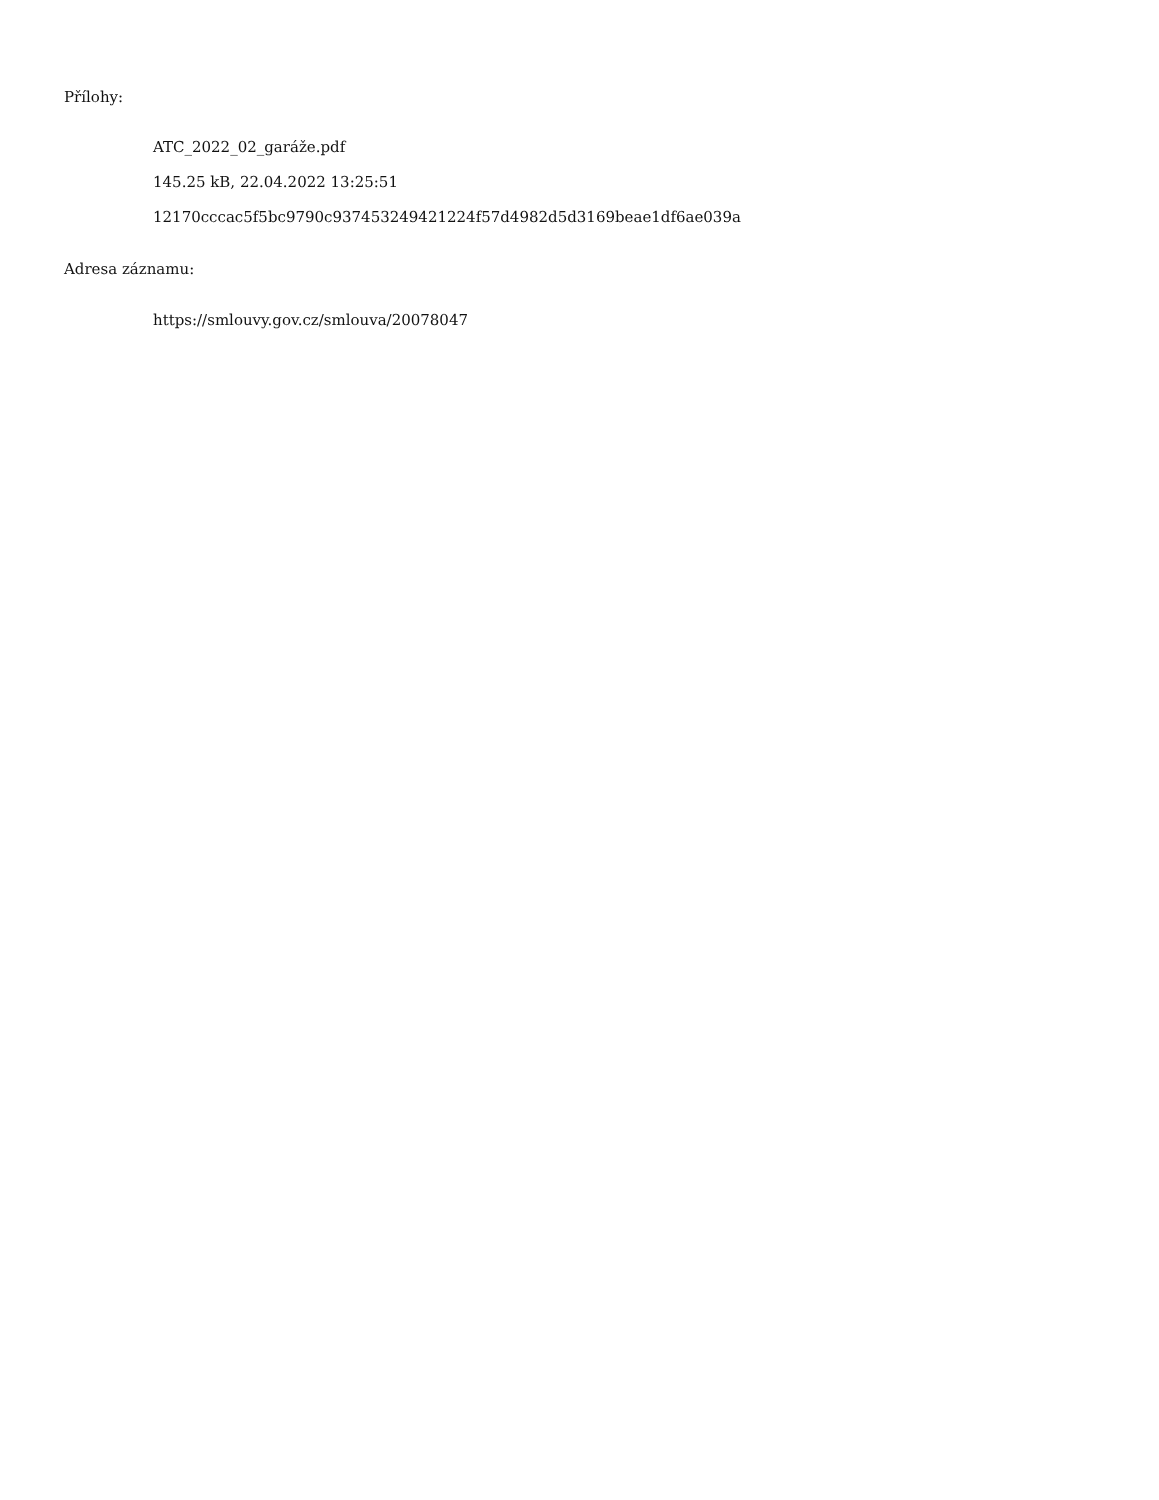Přílohy:
ATC_2022_02_garáže.pdf
145.25 kB, 22.04.2022 13:25:51
12170cccac5f5bc9790c937453249421224f57d4982d5d3169beae1df6ae039a
Adresa záznamu:
https://smlouvy.gov.cz/smlouva/20078047